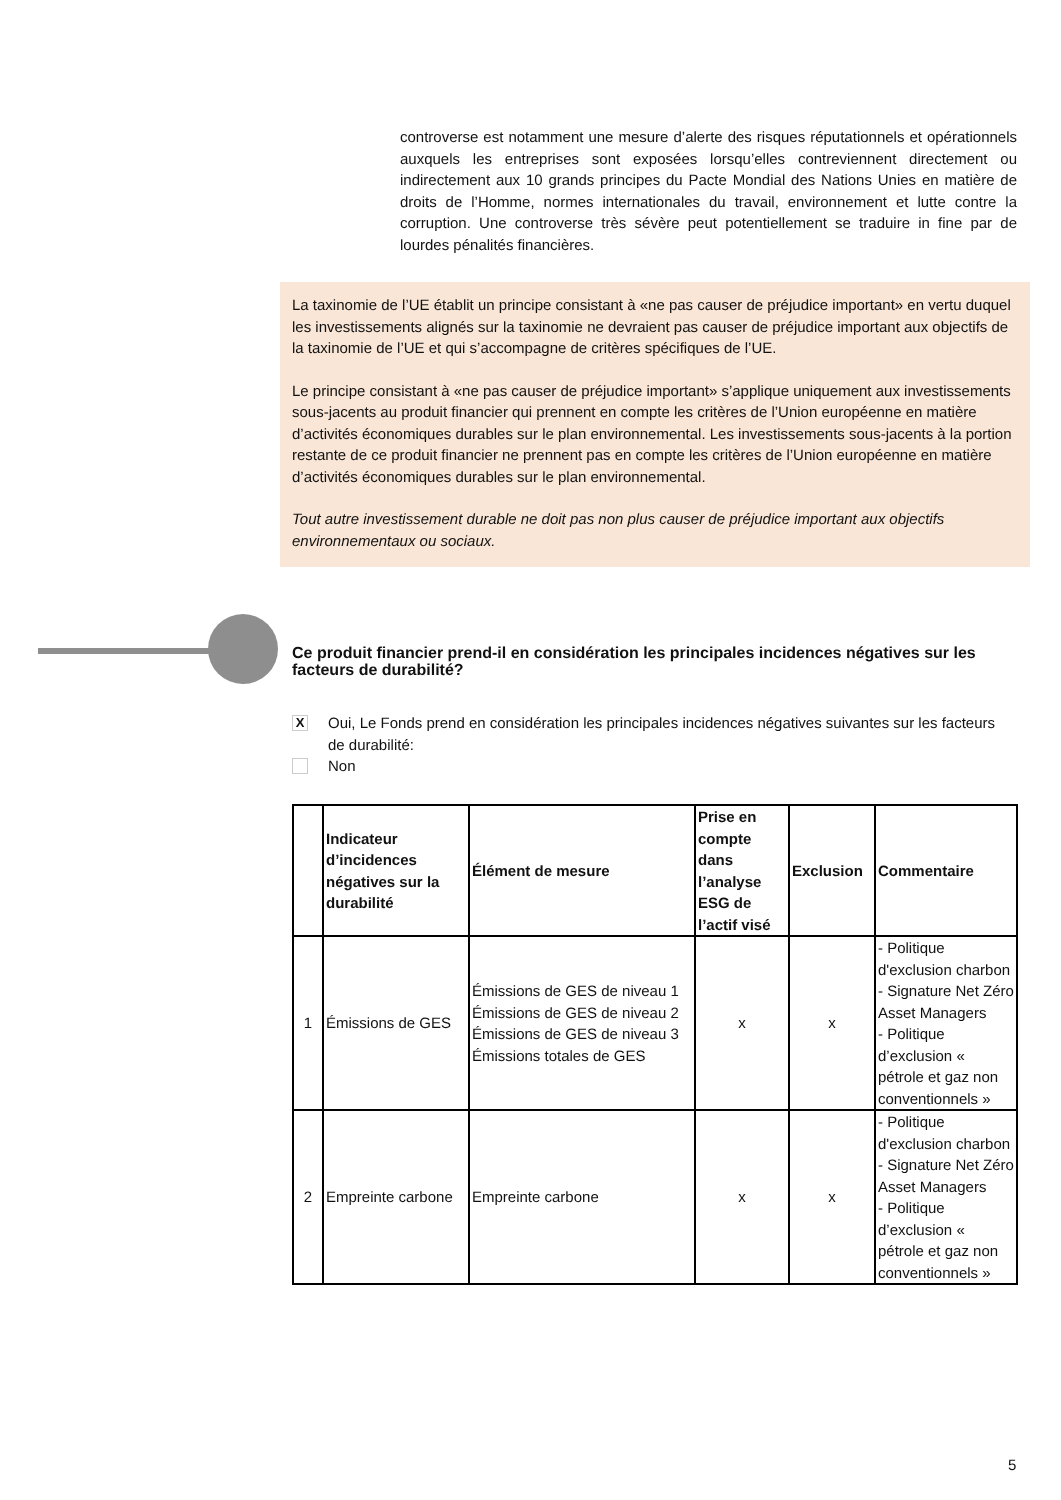controverse est notamment une mesure d’alerte des risques réputationnels et opérationnels auxquels les entreprises sont exposées lorsqu’elles contreviennent directement ou indirectement aux 10 grands principes du Pacte Mondial des Nations Unies en matière de droits de l’Homme, normes internationales du travail, environnement et lutte contre la corruption. Une controverse très sévère peut potentiellement se traduire in fine par de lourdes pénalités financières.
La taxinomie de l’UE établit un principe consistant à «ne pas causer de préjudice important» en vertu duquel les investissements alignés sur la taxinomie ne devraient pas causer de préjudice important aux objectifs de la taxinomie de l’UE et qui s’accompagne de critères spécifiques de l’UE.
Le principe consistant à «ne pas causer de préjudice important» s’applique uniquement aux investissements sous-jacents au produit financier qui prennent en compte les critères de l’Union européenne en matière d’activités économiques durables sur le plan environnemental. Les investissements sous-jacents à la portion restante de ce produit financier ne prennent pas en compte les critères de l’Union européenne en matière d’activités économiques durables sur le plan environnemental.
Tout autre investissement durable ne doit pas non plus causer de préjudice important aux objectifs environnementaux ou sociaux.
Ce produit financier prend-il en considération les principales incidences négatives sur les facteurs de durabilité?
X Oui, Le Fonds prend en considération les principales incidences négatives suivantes sur les facteurs de durabilité:
Non
| | Indicateur d’incidences négatives sur la durabilité | Élément de mesure | Prise en compte dans l’analyse ESG de l’actif visé | Exclusion | Commentaire |
| --- | --- | --- | --- | --- | --- |
| 1 | Émissions de GES | Émissions de GES de niveau 1 Émissions de GES de niveau 2 Émissions de GES de niveau 3 Émissions totales de GES | x | x | - Politique d'exclusion charbon - Signature Net Zéro Asset Managers - Politique d’exclusion « pétrole et gaz non conventionnels » |
| 2 | Empreinte carbone | Empreinte carbone | x | x | - Politique d'exclusion charbon - Signature Net Zéro Asset Managers - Politique d’exclusion « pétrole et gaz non conventionnels » |
5